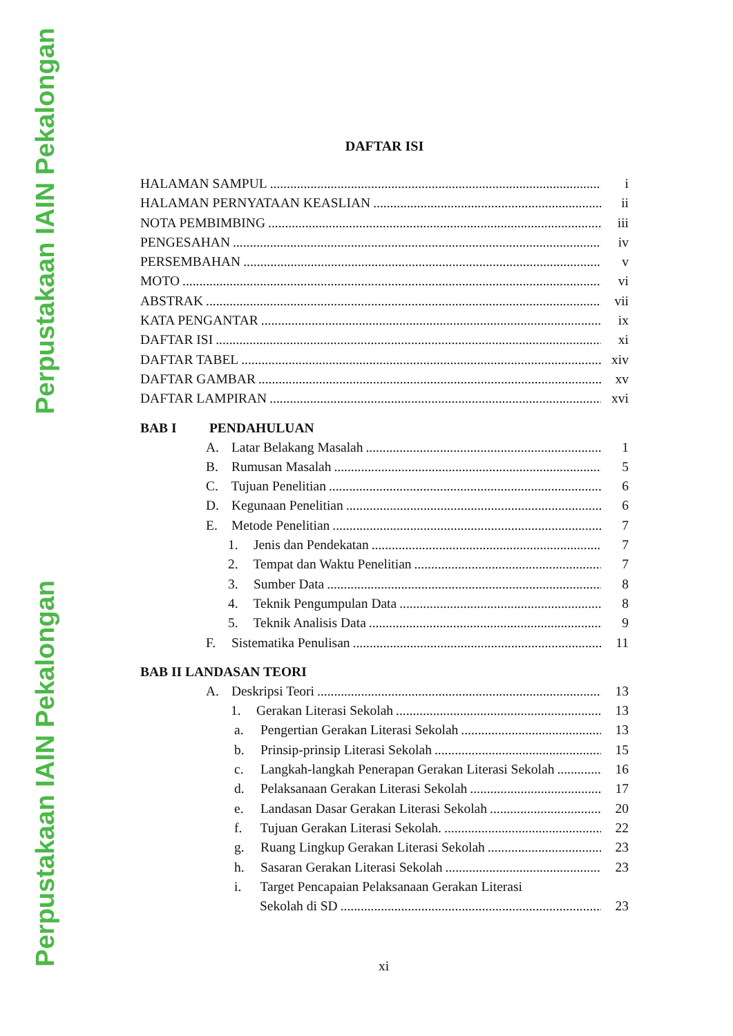Perpustakaan IAIN Pekalongan
Perpustakaan IAIN Pekalongan
DAFTAR ISI
HALAMAN SAMPUL i
HALAMAN PERNYATAAN KEASLIAN ii
NOTA PEMBIMBING iii
PENGESAHAN iv
PERSEMBAHAN v
MOTO vi
ABSTRAK vii
KATA PENGANTAR ix
DAFTAR ISI xi
DAFTAR TABEL xiv
DAFTAR GAMBAR xv
DAFTAR LAMPIRAN xvi
BAB I PENDAHULUAN
A. Latar Belakang Masalah 1
B. Rumusan Masalah 5
C. Tujuan Penelitian 6
D. Kegunaan Penelitian 6
E. Metode Penelitian 7
1. Jenis dan Pendekatan 7
2. Tempat dan Waktu Penelitian 7
3. Sumber Data 8
4. Teknik Pengumpulan Data 8
5. Teknik Analisis Data 9
F. Sistematika Penulisan 11
BAB II LANDASAN TEORI
A. Deskripsi Teori 13
1. Gerakan Literasi Sekolah 13
a. Pengertian Gerakan Literasi Sekolah 13
b. Prinsip-prinsip Literasi Sekolah 15
c. Langkah-langkah Penerapan Gerakan Literasi Sekolah 16
d. Pelaksanaan Gerakan Literasi Sekolah 17
e. Landasan Dasar Gerakan Literasi Sekolah 20
f. Tujuan Gerakan Literasi Sekolah. 22
g. Ruang Lingkup Gerakan Literasi Sekolah 23
h. Sasaran Gerakan Literasi Sekolah 23
i. Target Pencapaian Pelaksanaan Gerakan Literasi
Sekolah di SD 23
xi